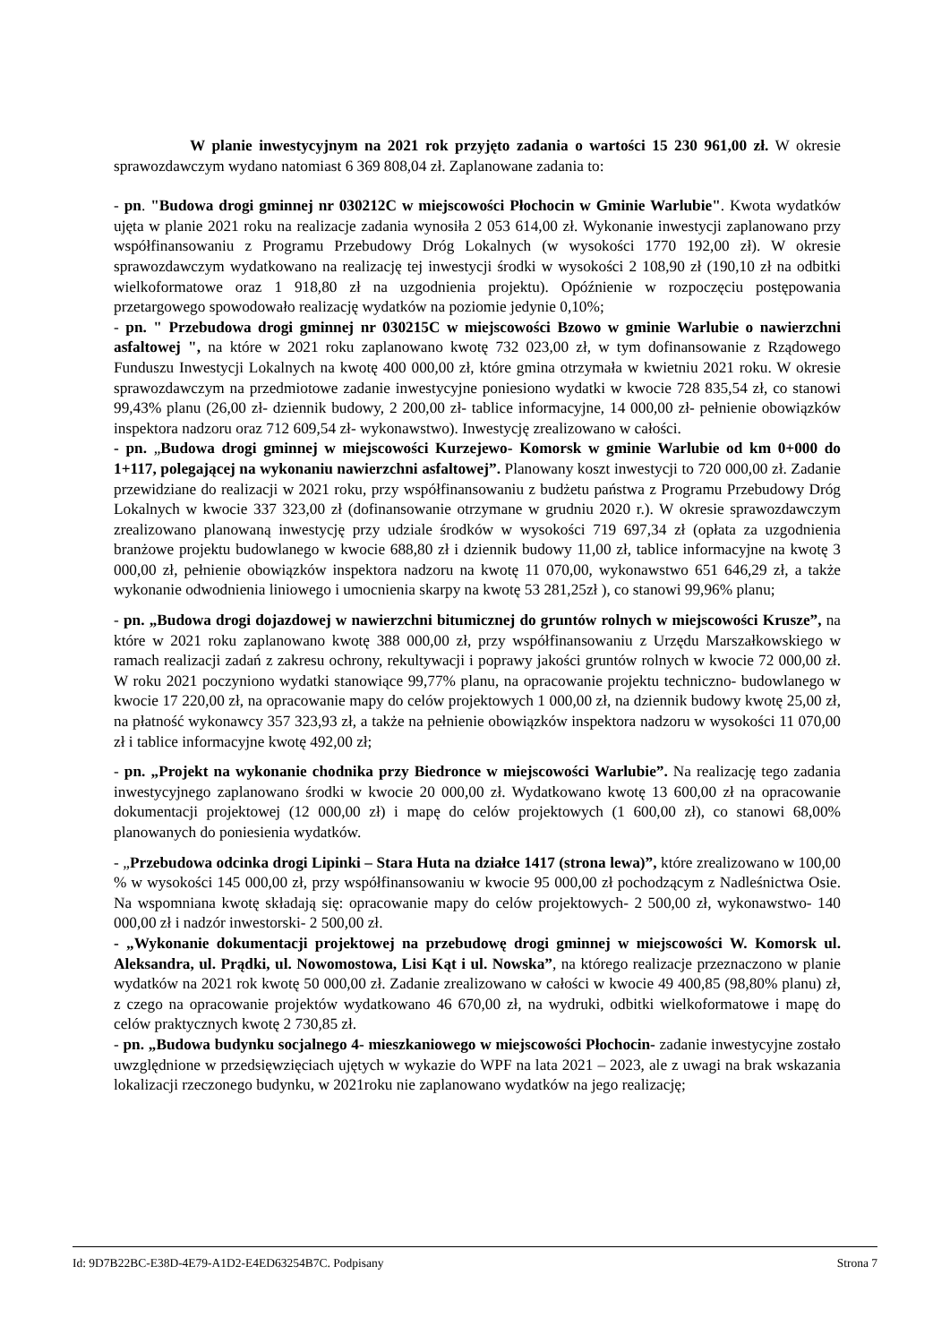W planie inwestycyjnym na 2021 rok przyjęto zadania o wartości 15 230 961,00 zł. W okresie sprawozdawczym wydano natomiast 6 369 808,04 zł. Zaplanowane zadania to:
- pn. "Budowa drogi gminnej nr 030212C w miejscowości Płochocin w Gminie Warlubie". Kwota wydatków ujęta w planie 2021 roku na realizacje zadania wynosiła 2 053 614,00 zł. Wykonanie inwestycji zaplanowano przy współfinansowaniu z Programu Przebudowy Dróg Lokalnych (w wysokości 1770 192,00 zł). W okresie sprawozdawczym wydatkowano na realizację tej inwestycji środki w wysokości 2 108,90 zł (190,10 zł na odbitki wielkoformatowe oraz 1 918,80 zł na uzgodnienia projektu). Opóźnienie w rozpoczęciu postępowania przetargowego spowodowało realizację wydatków na poziomie jedynie 0,10%;
- pn. " Przebudowa drogi gminnej nr 030215C w miejscowości Bzowo w gminie Warlubie o nawierzchni asfaltowej ", na które w 2021 roku zaplanowano kwotę 732 023,00 zł, w tym dofinansowanie z Rządowego Funduszu Inwestycji Lokalnych na kwotę 400 000,00 zł, które gmina otrzymała w kwietniu 2021 roku. W okresie sprawozdawczym na przedmiotowe zadanie inwestycyjne poniesiono wydatki w kwocie 728 835,54 zł, co stanowi 99,43% planu (26,00 zł- dziennik budowy, 2 200,00 zł- tablice informacyjne, 14 000,00 zł- pełnienie obowiązków inspektora nadzoru oraz 712 609,54 zł- wykonawstwo). Inwestycję zrealizowano w całości.
- pn. „Budowa drogi gminnej w miejscowości Kurzejewo- Komorsk w gminie Warlubie od km 0+000 do 1+117, polegającej na wykonaniu nawierzchni asfaltowej”. Planowany koszt inwestycji to 720 000,00 zł. Zadanie przewidziane do realizacji w 2021 roku, przy współfinansowaniu z budżetu państwa z Programu Przebudowy Dróg Lokalnych w kwocie 337 323,00 zł (dofinansowanie otrzymane w grudniu 2020 r.). W okresie sprawozdawczym zrealizowano planowaną inwestycję przy udziale środków w wysokości 719 697,34 zł (opłata za uzgodnienia branżowe projektu budowlanego w kwocie 688,80 zł i dziennik budowy 11,00 zł, tablice informacyjne na kwotę 3 000,00 zł, pełnienie obowiązków inspektora nadzoru na kwotę 11 070,00, wykonawstwo 651 646,29 zł, a także wykonanie odwodnienia liniowego i umocnienia skarpy na kwotę 53 281,25zł ), co stanowi 99,96% planu;
- pn. „Budowa drogi dojazdowej w nawierzchni bitumicznej do gruntów rolnych w miejscowości Krusze”, na które w 2021 roku zaplanowano kwotę 388 000,00 zł, przy współfinansowaniu z Urzędu Marszałkowskiego w ramach realizacji zadań z zakresu ochrony, rekultywacji i poprawy jakości gruntów rolnych w kwocie 72 000,00 zł. W roku 2021 poczyniono wydatki stanowiące 99,77% planu, na opracowanie projektu techniczno- budowlanego w kwocie 17 220,00 zł, na opracowanie mapy do celów projektowych 1 000,00 zł, na dziennik budowy kwotę 25,00 zł, na płatność wykonawcy 357 323,93 zł, a także na pełnienie obowiązków inspektora nadzoru w wysokości 11 070,00 zł i tablice informacyjne kwotę 492,00 zł;
- pn. „Projekt na wykonanie chodnika przy Biedronce w miejscowości Warlubie”. Na realizację tego zadania inwestycyjnego zaplanowano środki w kwocie 20 000,00 zł. Wydatkowano kwotę 13 600,00 zł na opracowanie dokumentacji projektowej (12 000,00 zł) i mapę do celów projektowych (1 600,00 zł), co stanowi 68,00% planowanych do poniesienia wydatków.
- „Przebudowa odcinka drogi Lipinki – Stara Huta na działce 1417 (strona lewa)”, które zrealizowano w 100,00 % w wysokości 145 000,00 zł, przy współfinansowaniu w kwocie 95 000,00 zł pochodzącym z Nadleśnictwa Osie. Na wspomniana kwotę składają się: opracowanie mapy do celów projektowych- 2 500,00 zł, wykonawstwo- 140 000,00 zł i nadzór inwestorski- 2 500,00 zł.
- „Wykonanie dokumentacji projektowej na przebudowę drogi gminnej w miejscowości W. Komorsk ul. Aleksandra, ul. Prądki, ul. Nowomostowa, Lisi Kąt i ul. Nowska”, na którego realizacje przeznaczono w planie wydatków na 2021 rok kwotę 50 000,00 zł. Zadanie zrealizowano w całości w kwocie 49 400,85 (98,80% planu) zł, z czego na opracowanie projektów wydatkowano 46 670,00 zł, na wydruki, odbitki wielkoformatowe i mapę do celów praktycznych kwotę 2 730,85 zł.
- pn. „Budowa budynku socjalnego 4- mieszkaniowego w miejscowości Płochocin- zadanie inwestycyjne zostało uwzględnione w przedsięwzięciach ujętych w wykazie do WPF na lata 2021 – 2023, ale z uwagi na brak wskazania lokalizacji rzeczonego budynku, w 2021roku nie zaplanowano wydatków na jego realizację;
Id: 9D7B22BC-E38D-4E79-A1D2-E4ED63254B7C. Podpisany Strona 7